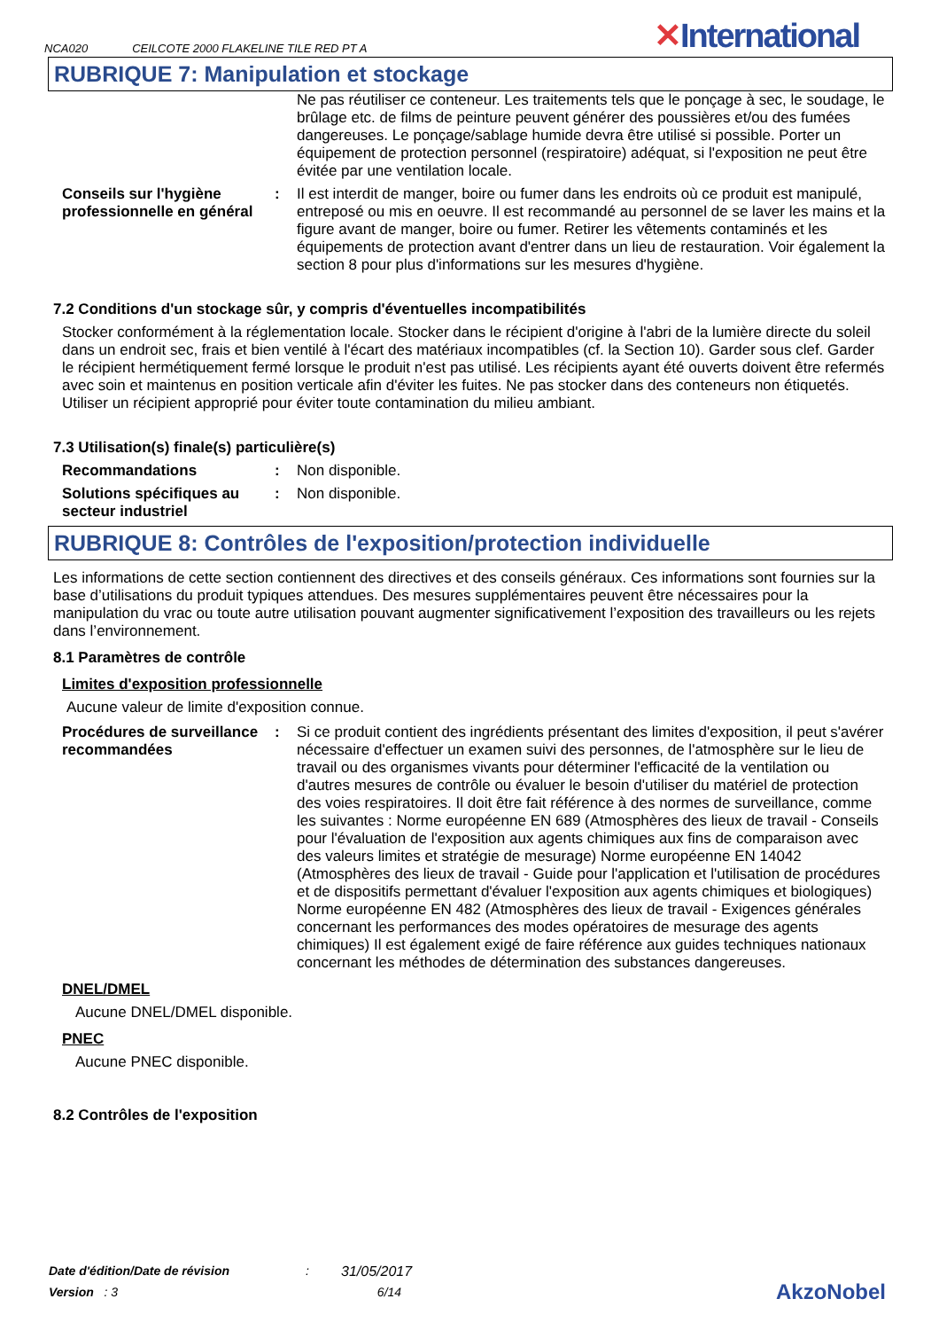NCA020 CEILCOTE 2000 FLAKELINE TILE RED PT A
✕International
RUBRIQUE 7: Manipulation et stockage
Ne pas réutiliser ce conteneur. Les traitements tels que le ponçage à sec, le soudage, le brûlage etc. de films de peinture peuvent générer des poussières et/ou des fumées dangereuses. Le ponçage/sablage humide devra être utilisé si possible. Porter un équipement de protection personnel (respiratoire) adéquat, si l'exposition ne peut être évitée par une ventilation locale.
Conseils sur l'hygiène professionnelle en général
: Il est interdit de manger, boire ou fumer dans les endroits où ce produit est manipulé, entreposé ou mis en oeuvre. Il est recommandé au personnel de se laver les mains et la figure avant de manger, boire ou fumer. Retirer les vêtements contaminés et les équipements de protection avant d'entrer dans un lieu de restauration. Voir également la section 8 pour plus d'informations sur les mesures d'hygiène.
7.2 Conditions d'un stockage sûr, y compris d'éventuelles incompatibilités
Stocker conformément à la réglementation locale. Stocker dans le récipient d'origine à l'abri de la lumière directe du soleil dans un endroit sec, frais et bien ventilé à l'écart des matériaux incompatibles (cf. la Section 10). Garder sous clef. Garder le récipient hermétiquement fermé lorsque le produit n'est pas utilisé. Les récipients ayant été ouverts doivent être refermés avec soin et maintenus en position verticale afin d'éviter les fuites. Ne pas stocker dans des conteneurs non étiquetés. Utiliser un récipient approprié pour éviter toute contamination du milieu ambiant.
7.3 Utilisation(s) finale(s) particulière(s)
Recommandations : Non disponible.
Solutions spécifiques au secteur industriel
: Non disponible.
RUBRIQUE 8: Contrôles de l'exposition/protection individuelle
Les informations de cette section contiennent des directives et des conseils généraux. Ces informations sont fournies sur la base d’utilisations du produit typiques attendues. Des mesures supplémentaires peuvent être nécessaires pour la manipulation du vrac ou toute autre utilisation pouvant augmenter significativement l’exposition des travailleurs ou les rejets dans l’environnement.
8.1 Paramètres de contrôle
Limites d'exposition professionnelle
Aucune valeur de limite d'exposition connue.
Procédures de surveillance recommandées
: Si ce produit contient des ingrédients présentant des limites d'exposition, il peut s'avérer nécessaire d'effectuer un examen suivi des personnes, de l'atmosphère sur le lieu de travail ou des organismes vivants pour déterminer l'efficacité de la ventilation ou d'autres mesures de contrôle ou évaluer le besoin d'utiliser du matériel de protection des voies respiratoires. Il doit être fait référence à des normes de surveillance, comme les suivantes : Norme européenne EN 689 (Atmosphères des lieux de travail - Conseils pour l'évaluation de l'exposition aux agents chimiques aux fins de comparaison avec des valeurs limites et stratégie de mesurage) Norme européenne EN 14042 (Atmosphères des lieux de travail - Guide pour l'application et l'utilisation de procédures et de dispositifs permettant d'évaluer l'exposition aux agents chimiques et biologiques) Norme européenne EN 482 (Atmosphères des lieux de travail - Exigences générales concernant les performances des modes opératoires de mesurage des agents chimiques) Il est également exigé de faire référence aux guides techniques nationaux concernant les méthodes de détermination des substances dangereuses.
DNEL/DMEL
Aucune DNEL/DMEL disponible.
PNEC
Aucune PNEC disponible.
8.2 Contrôles de l'exposition
Date d'édition/Date de révision: 31/05/2017
Version : 3 6/14 AkzoNobel